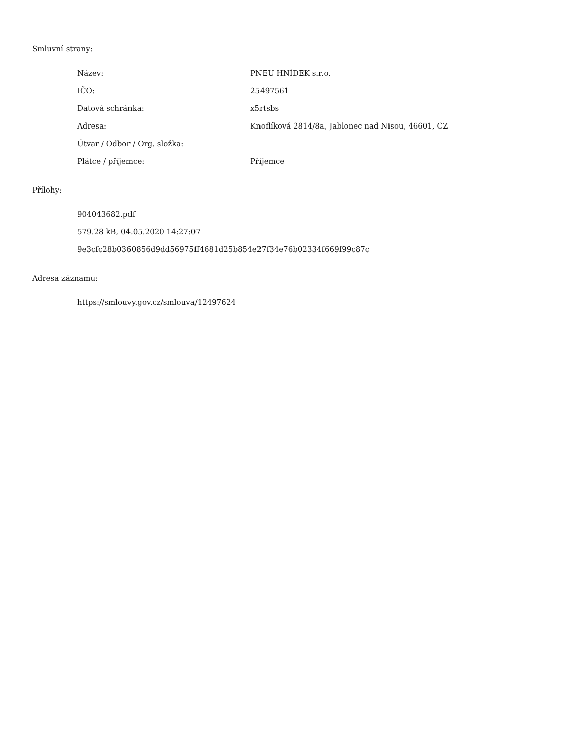Smluvní strany:
| Název: | PNEU HNÍDEK s.r.o. |
| IČO: | 25497561 |
| Datová schránka: | x5rtsbs |
| Adresa: | Knoflíková 2814/8a, Jablonec nad Nisou, 46601, CZ |
| Útvar / Odbor / Org. složka: | |
| Plátce / příjemce: | Příjemce |
Přílohy:
904043682.pdf
579.28 kB, 04.05.2020 14:27:07
9e3cfc28b0360856d9dd56975ff4681d25b854e27f34e76b02334f669f99c87c
Adresa záznamu:
https://smlouvy.gov.cz/smlouva/12497624